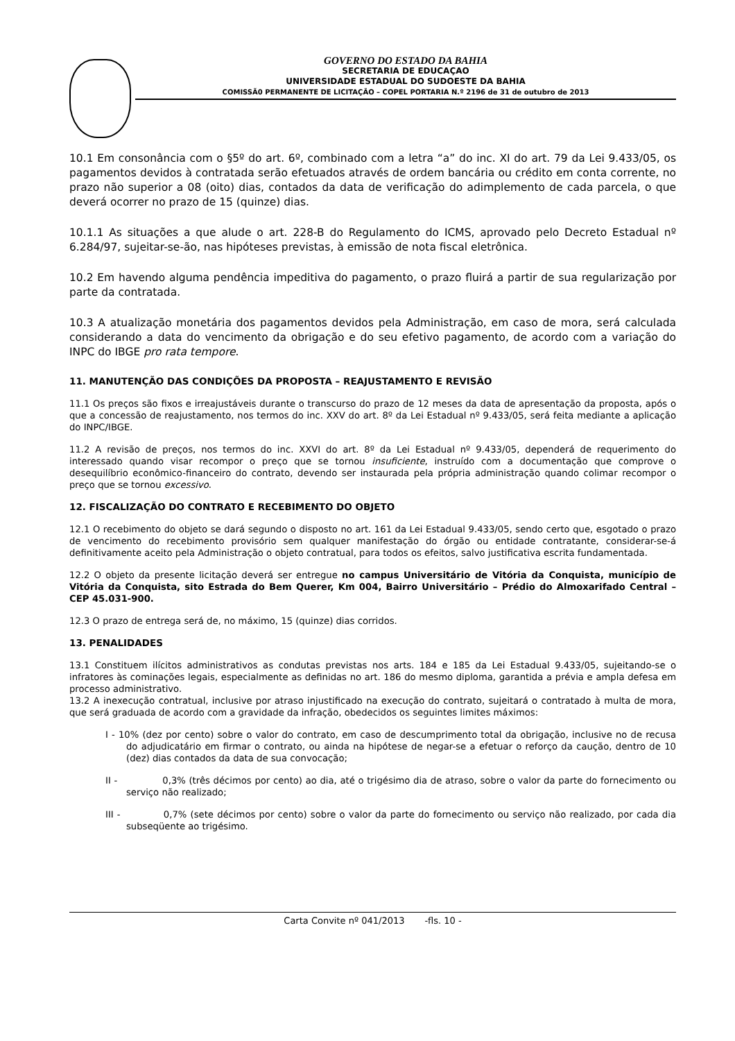GOVERNO DO ESTADO DA BAHIA
SECRETARIA DE EDUCAÇAO
UNIVERSIDADE ESTADUAL DO SUDOESTE DA BAHIA
COMISSÃ0 PERMANENTE DE LICITAÇÃO – COPEL PORTARIA N.º 2196 de 31 de outubro de 2013
10.1 Em consonância com o §5º do art. 6º, combinado com a letra “a” do inc. XI do art. 79 da Lei 9.433/05, os pagamentos devidos à contratada serão efetuados através de ordem bancária ou crédito em conta corrente, no prazo não superior a 08 (oito) dias, contados da data de verificação do adimplemento de cada parcela, o que deverá ocorrer no prazo de 15 (quinze) dias.
10.1.1 As situações a que alude o art. 228-B do Regulamento do ICMS, aprovado pelo Decreto Estadual nº 6.284/97, sujeitar-se-ão, nas hipóteses previstas, à emissão de nota fiscal eletrônica.
10.2 Em havendo alguma pendência impeditiva do pagamento, o prazo fluirá a partir de sua regularização por parte da contratada.
10.3 A atualização monetária dos pagamentos devidos pela Administração, em caso de mora, será calculada considerando a data do vencimento da obrigação e do seu efetivo pagamento, de acordo com a variação do INPC do IBGE pro rata tempore.
11. MANUTENÇÃO DAS CONDIÇÕES DA PROPOSTA – REAJUSTAMENTO E REVISÃO
11.1 Os preços são fixos e irreajustáveis durante o transcurso do prazo de 12 meses da data de apresentação da proposta, após o que a concessão de reajustamento, nos termos do inc. XXV do art. 8º da Lei Estadual nº 9.433/05, será feita mediante a aplicação do INPC/IBGE.
11.2 A revisão de preços, nos termos do inc. XXVI do art. 8º da Lei Estadual nº 9.433/05, dependerá de requerimento do interessado quando visar recompor o preço que se tornou insuficiente, instruído com a documentação que comprove o desequilíbrio econômico-financeiro do contrato, devendo ser instaurada pela própria administração quando colimar recompor o preço que se tornou excessivo.
12. FISCALIZAÇÃO DO CONTRATO E RECEBIMENTO DO OBJETO
12.1 O recebimento do objeto se dará segundo o disposto no art. 161 da Lei Estadual 9.433/05, sendo certo que, esgotado o prazo de vencimento do recebimento provisório sem qualquer manifestação do órgão ou entidade contratante, considerar-se-á definitivamente aceito pela Administração o objeto contratual, para todos os efeitos, salvo justificativa escrita fundamentada.
12.2 O objeto da presente licitação deverá ser entregue no campus Universitário de Vitória da Conquista, município de Vitória da Conquista, sito Estrada do Bem Querer, Km 004, Bairro Universitário – Prédio do Almoxarifado Central – CEP 45.031-900.
12.3 O prazo de entrega será de, no máximo, 15 (quinze) dias corridos.
13. PENALIDADES
13.1 Constituem ilícitos administrativos as condutas previstas nos arts. 184 e 185 da Lei Estadual 9.433/05, sujeitando-se o infratores às cominações legais, especialmente as definidas no art. 186 do mesmo diploma, garantida a prévia e ampla defesa em processo administrativo.
13.2 A inexecução contratual, inclusive por atraso injustificado na execução do contrato, sujeitará o contratado à multa de mora, que será graduada de acordo com a gravidade da infração, obedecidos os seguintes limites máximos:
I - 10% (dez por cento) sobre o valor do contrato, em caso de descumprimento total da obrigação, inclusive no de recusa do adjudicatário em firmar o contrato, ou ainda na hipótese de negar-se a efetuar o reforço da caução, dentro de 10 (dez) dias contados da data de sua convocação;
II - 0,3% (três décimos por cento) ao dia, até o trigésimo dia de atraso, sobre o valor da parte do fornecimento ou serviço não realizado;
III - 0,7% (sete décimos por cento) sobre o valor da parte do fornecimento ou serviço não realizado, por cada dia subseqüente ao trigésimo.
Carta Convite nº 041/2013 -fls. 10 -